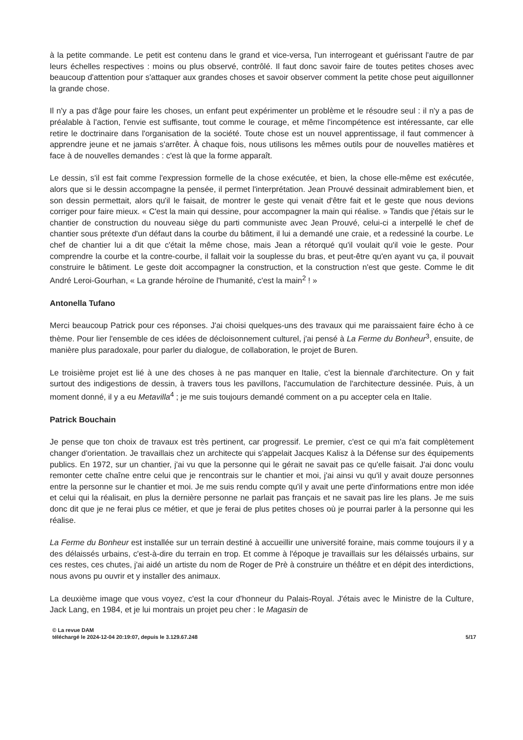à la petite commande. Le petit est contenu dans le grand et vice-versa, l'un interrogeant et guérissant l'autre de par leurs échelles respectives : moins ou plus observé, contrôlé. Il faut donc savoir faire de toutes petites choses avec beaucoup d'attention pour s'attaquer aux grandes choses et savoir observer comment la petite chose peut aiguillonner la grande chose.
Il n'y a pas d'âge pour faire les choses, un enfant peut expérimenter un problème et le résoudre seul : il n'y a pas de préalable à l'action, l'envie est suffisante, tout comme le courage, et même l'incompétence est intéressante, car elle retire le doctrinaire dans l'organisation de la société. Toute chose est un nouvel apprentissage, il faut commencer à apprendre jeune et ne jamais s'arrêter. À chaque fois, nous utilisons les mêmes outils pour de nouvelles matières et face à de nouvelles demandes : c'est là que la forme apparaît.
Le dessin, s'il est fait comme l'expression formelle de la chose exécutée, et bien, la chose elle-même est exécutée, alors que si le dessin accompagne la pensée, il permet l'interprétation. Jean Prouvé dessinait admirablement bien, et son dessin permettait, alors qu'il le faisait, de montrer le geste qui venait d'être fait et le geste que nous devions corriger pour faire mieux. « C'est la main qui dessine, pour accompagner la main qui réalise. » Tandis que j'étais sur le chantier de construction du nouveau siège du parti communiste avec Jean Prouvé, celui-ci a interpellé le chef de chantier sous prétexte d'un défaut dans la courbe du bâtiment, il lui a demandé une craie, et a redessiné la courbe. Le chef de chantier lui a dit que c'était la même chose, mais Jean a rétorqué qu'il voulait qu'il voie le geste. Pour comprendre la courbe et la contre-courbe, il fallait voir la souplesse du bras, et peut-être qu'en ayant vu ça, il pouvait construire le bâtiment. Le geste doit accompagner la construction, et la construction n'est que geste. Comme le dit André Leroi-Gourhan, « La grande héroïne de l'humanité, c'est la main<sup>2</sup> ! »
Antonella Tufano
Merci beaucoup Patrick pour ces réponses. J'ai choisi quelques-uns des travaux qui me paraissaient faire écho à ce thème. Pour lier l'ensemble de ces idées de décloisonnement culturel, j'ai pensé à La Ferme du Bonheur<sup>3</sup>, ensuite, de manière plus paradoxale, pour parler du dialogue, de collaboration, le projet de Buren.
Le troisième projet est lié à une des choses à ne pas manquer en Italie, c'est la biennale d'architecture. On y fait surtout des indigestions de dessin, à travers tous les pavillons, l'accumulation de l'architecture dessinée. Puis, à un moment donné, il y a eu Metavilla<sup>4</sup> ; je me suis toujours demandé comment on a pu accepter cela en Italie.
Patrick Bouchain
Je pense que ton choix de travaux est très pertinent, car progressif. Le premier, c'est ce qui m'a fait complètement changer d'orientation. Je travaillais chez un architecte qui s'appelait Jacques Kalisz à la Défense sur des équipements publics. En 1972, sur un chantier, j'ai vu que la personne qui le gérait ne savait pas ce qu'elle faisait. J'ai donc voulu remonter cette chaîne entre celui que je rencontrais sur le chantier et moi, j'ai ainsi vu qu'il y avait douze personnes entre la personne sur le chantier et moi. Je me suis rendu compte qu'il y avait une perte d'informations entre mon idée et celui qui la réalisait, en plus la dernière personne ne parlait pas français et ne savait pas lire les plans. Je me suis donc dit que je ne ferai plus ce métier, et que je ferai de plus petites choses où je pourrai parler à la personne qui les réalise.
La Ferme du Bonheur est installée sur un terrain destiné à accueillir une université foraine, mais comme toujours il y a des délaissés urbains, c'est-à-dire du terrain en trop. Et comme à l'époque je travaillais sur les délaissés urbains, sur ces restes, ces chutes, j'ai aidé un artiste du nom de Roger de Prè à construire un théâtre et en dépit des interdictions, nous avons pu ouvrir et y installer des animaux.
La deuxième image que vous voyez, c'est la cour d'honneur du Palais-Royal. J'étais avec le Ministre de la Culture, Jack Lang, en 1984, et je lui montrais un projet peu cher : le Magasin de
© La revue DAM
téléchargé le 2024-12-04 20:19:07, depuis le 3.129.67.248 5/17